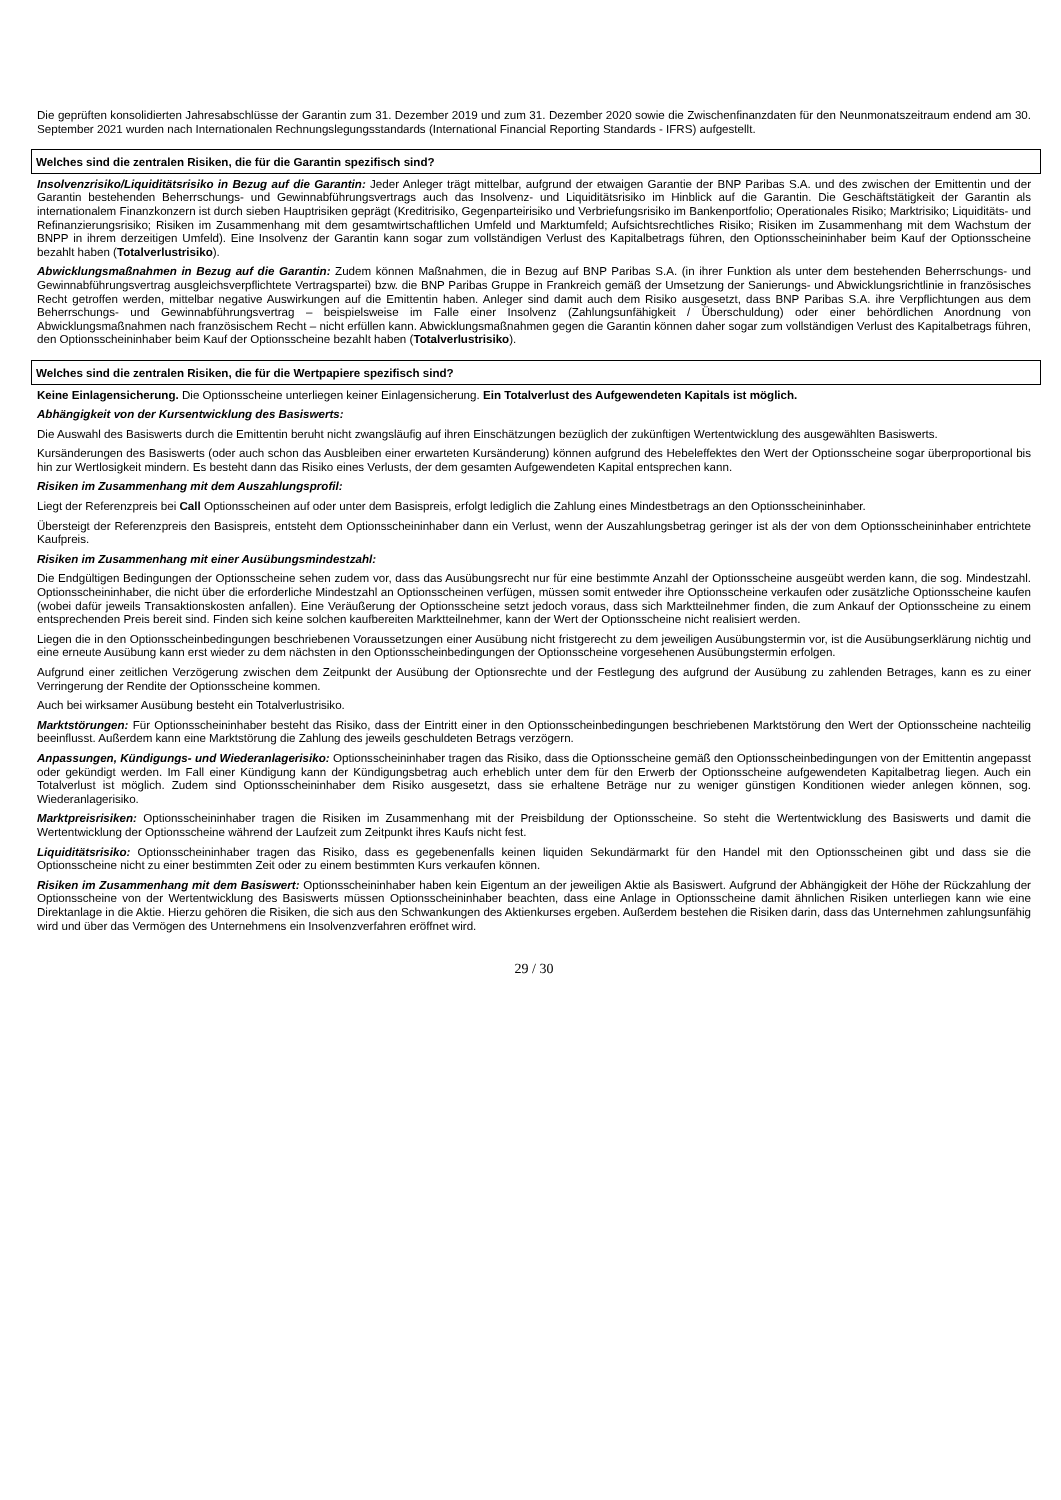Die geprüften konsolidierten Jahresabschlüsse der Garantin zum 31. Dezember 2019 und zum 31. Dezember 2020 sowie die Zwischenfinanzdaten für den Neunmonatszeitraum endend am 30. September 2021 wurden nach Internationalen Rechnungslegungsstandards (International Financial Reporting Standards - IFRS) aufgestellt.
Welches sind die zentralen Risiken, die für die Garantin spezifisch sind?
Insolvenzrisiko/Liquiditätsrisiko in Bezug auf die Garantin: Jeder Anleger trägt mittelbar, aufgrund der etwaigen Garantie der BNP Paribas S.A. und des zwischen der Emittentin und der Garantin bestehenden Beherrschungs- und Gewinnabführungsvertrags auch das Insolvenz- und Liquiditätsrisiko im Hinblick auf die Garantin. Die Geschäftstätigkeit der Garantin als internationalem Finanzkonzern ist durch sieben Hauptrisiken geprägt (Kreditrisiko, Gegenparteirisiko und Verbriefungsrisiko im Bankenportfolio; Operationales Risiko; Marktrisiko; Liquiditäts- und Refinanzierungsrisiko; Risiken im Zusammenhang mit dem gesamtwirtschaftlichen Umfeld und Marktumfeld; Aufsichtsrechtliches Risiko; Risiken im Zusammenhang mit dem Wachstum der BNPP in ihrem derzeitigen Umfeld). Eine Insolvenz der Garantin kann sogar zum vollständigen Verlust des Kapitalbetrags führen, den Optionsscheininhaber beim Kauf der Optionsscheine bezahlt haben (Totalverlustrisiko).
Abwicklungsmaßnahmen in Bezug auf die Garantin: Zudem können Maßnahmen, die in Bezug auf BNP Paribas S.A. (in ihrer Funktion als unter dem bestehenden Beherrschungs- und Gewinnabführungsvertrag ausgleichsverpflichtete Vertragspartei) bzw. die BNP Paribas Gruppe in Frankreich gemäß der Umsetzung der Sanierungs- und Abwicklungsrichtlinie in französisches Recht getroffen werden, mittelbar negative Auswirkungen auf die Emittentin haben. Anleger sind damit auch dem Risiko ausgesetzt, dass BNP Paribas S.A. ihre Verpflichtungen aus dem Beherrschungs- und Gewinnabführungsvertrag – beispielsweise im Falle einer Insolvenz (Zahlungsunfähigkeit / Überschuldung) oder einer behördlichen Anordnung von Abwicklungsmaßnahmen nach französischem Recht – nicht erfüllen kann. Abwicklungsmaßnahmen gegen die Garantin können daher sogar zum vollständigen Verlust des Kapitalbetrags führen, den Optionsscheininhaber beim Kauf der Optionsscheine bezahlt haben (Totalverlustrisiko).
Welches sind die zentralen Risiken, die für die Wertpapiere spezifisch sind?
Keine Einlagensicherung. Die Optionsscheine unterliegen keiner Einlagensicherung. Ein Totalverlust des Aufgewendeten Kapitals ist möglich.
Abhängigkeit von der Kursentwicklung des Basiswerts:
Die Auswahl des Basiswerts durch die Emittentin beruht nicht zwangsläufig auf ihren Einschätzungen bezüglich der zukünftigen Wertentwicklung des ausgewählten Basiswerts.
Kursänderungen des Basiswerts (oder auch schon das Ausbleiben einer erwarteten Kursänderung) können aufgrund des Hebeleffektes den Wert der Optionsscheine sogar überproportional bis hin zur Wertlosigkeit mindern. Es besteht dann das Risiko eines Verlusts, der dem gesamten Aufgewendeten Kapital entsprechen kann.
Risiken im Zusammenhang mit dem Auszahlungsprofil:
Liegt der Referenzpreis bei Call Optionsscheinen auf oder unter dem Basispreis, erfolgt lediglich die Zahlung eines Mindestbetrags an den Optionsscheininhaber.
Übersteigt der Referenzpreis den Basispreis, entsteht dem Optionsscheininhaber dann ein Verlust, wenn der Auszahlungsbetrag geringer ist als der von dem Optionsscheininhaber entrichtete Kaufpreis.
Risiken im Zusammenhang mit einer Ausübungsmindestzahl:
Die Endgültigen Bedingungen der Optionsscheine sehen zudem vor, dass das Ausübungsrecht nur für eine bestimmte Anzahl der Optionsscheine ausgeübt werden kann, die sog. Mindestzahl. Optionsscheininhaber, die nicht über die erforderliche Mindestzahl an Optionsscheinen verfügen, müssen somit entweder ihre Optionsscheine verkaufen oder zusätzliche Optionsscheine kaufen (wobei dafür jeweils Transaktionskosten anfallen). Eine Veräußerung der Optionsscheine setzt jedoch voraus, dass sich Marktteilnehmer finden, die zum Ankauf der Optionsscheine zu einem entsprechenden Preis bereit sind. Finden sich keine solchen kaufbereiten Marktteilnehmer, kann der Wert der Optionsscheine nicht realisiert werden.
Liegen die in den Optionsscheinbedingungen beschriebenen Voraussetzungen einer Ausübung nicht fristgerecht zu dem jeweiligen Ausübungstermin vor, ist die Ausübungserklärung nichtig und eine erneute Ausübung kann erst wieder zu dem nächsten in den Optionsscheinbedingungen der Optionsscheine vorgesehenen Ausübungstermin erfolgen.
Aufgrund einer zeitlichen Verzögerung zwischen dem Zeitpunkt der Ausübung der Optionsrechte und der Festlegung des aufgrund der Ausübung zu zahlenden Betrages, kann es zu einer Verringerung der Rendite der Optionsscheine kommen.
Auch bei wirksamer Ausübung besteht ein Totalverlustrisiko.
Marktstörungen: Für Optionsscheininhaber besteht das Risiko, dass der Eintritt einer in den Optionsscheinbedingungen beschriebenen Marktstörung den Wert der Optionsscheine nachteilig beeinflusst. Außerdem kann eine Marktstörung die Zahlung des jeweils geschuldeten Betrags verzögern.
Anpassungen, Kündigungs- und Wiederanlagerisiko: Optionsscheininhaber tragen das Risiko, dass die Optionsscheine gemäß den Optionsscheinbedingungen von der Emittentin angepasst oder gekündigt werden. Im Fall einer Kündigung kann der Kündigungsbetrag auch erheblich unter dem für den Erwerb der Optionsscheine aufgewendeten Kapitalbetrag liegen. Auch ein Totalverlust ist möglich. Zudem sind Optionsscheininhaber dem Risiko ausgesetzt, dass sie erhaltene Beträge nur zu weniger günstigen Konditionen wieder anlegen können, sog. Wiederanlagerisiko.
Marktpreisrisiken: Optionsscheininhaber tragen die Risiken im Zusammenhang mit der Preisbildung der Optionsscheine. So steht die Wertentwicklung des Basiswerts und damit die Wertentwicklung der Optionsscheine während der Laufzeit zum Zeitpunkt ihres Kaufs nicht fest.
Liquiditätsrisiko: Optionsscheininhaber tragen das Risiko, dass es gegebenenfalls keinen liquiden Sekundärmarkt für den Handel mit den Optionsscheinen gibt und dass sie die Optionsscheine nicht zu einer bestimmten Zeit oder zu einem bestimmten Kurs verkaufen können.
Risiken im Zusammenhang mit dem Basiswert: Optionsscheininhaber haben kein Eigentum an der jeweiligen Aktie als Basiswert. Aufgrund der Abhängigkeit der Höhe der Rückzahlung der Optionsscheine von der Wertentwicklung des Basiswerts müssen Optionsscheininhaber beachten, dass eine Anlage in Optionsscheine damit ähnlichen Risiken unterliegen kann wie eine Direktanlage in die Aktie. Hierzu gehören die Risiken, die sich aus den Schwankungen des Aktienkurses ergeben. Außerdem bestehen die Risiken darin, dass das Unternehmen zahlungsunfähig wird und über das Vermögen des Unternehmens ein Insolvenzverfahren eröffnet wird.
29 / 30